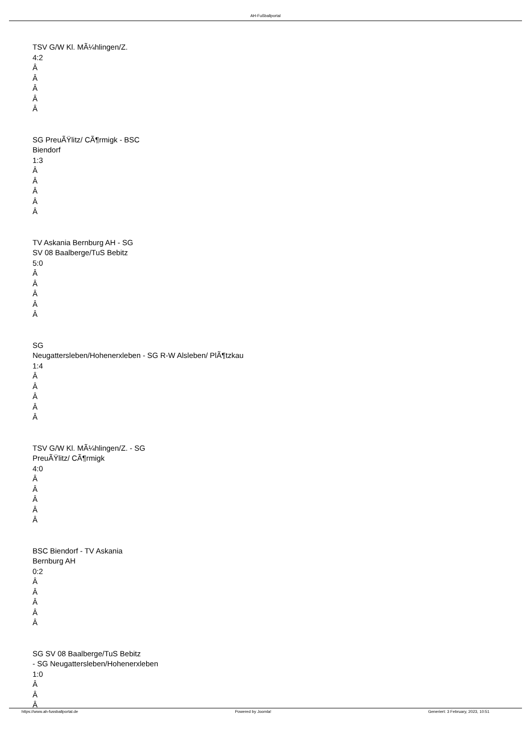AH-Fußballportal
TSV G/W Kl. MÃ¼hlingen/Z.
4:2
Â
Â
Â
Â
Â
SG PreuÃŸlitz/ CÃ¶rmigk - BSC
Biendorf
1:3
Â
Â
Â
Â
Â
TV Askania Bernburg AH - SG
SV 08 Baalberge/TuS Bebitz
5:0
Â
Â
Â
Â
Â
SG
Neugattersleben/Hohenerxleben - SG R-W Alsleben/ PlÃ¶tzkau
1:4
Â
Â
Â
Â
Â
TSV G/W Kl. MÃ¼hlingen/Z. - SG
PreuÃŸlitz/ CÃ¶rmigk
4:0
Â
Â
Â
Â
Â
BSC Biendorf - TV Askania
Bernburg AH
0:2
Â
Â
Â
Â
Â
SG SV 08 Baalberge/TuS Bebitz
- SG Neugattersleben/Hohenerxleben
1:0
Â
Â
Â
https://www.ah-fussballportal.de Powered by Joomla! Generiert: 3 February, 2023, 10:51